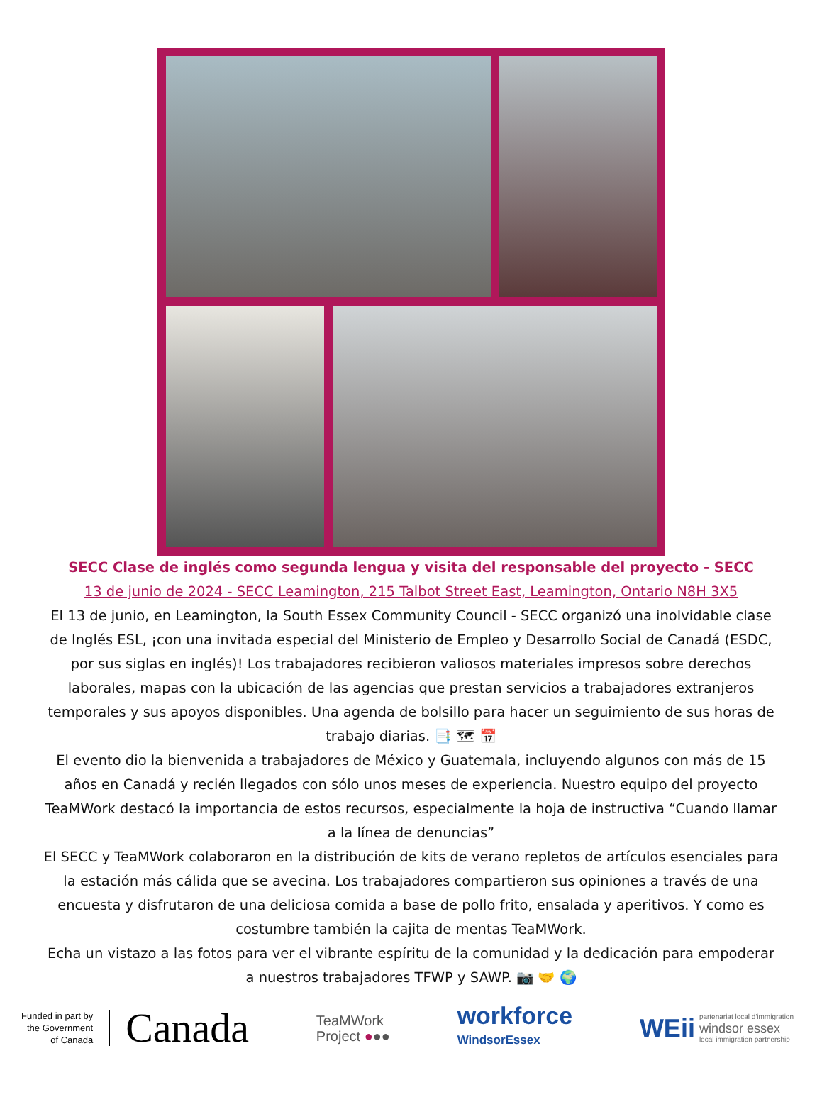SECC Clase de inglés como segunda lengua y visita del responsable del proyecto - SECC
13 de junio de 2024 - SECC Leamington, 215 Talbot Street East, Leamington, Ontario N8H 3X5
El 13 de junio, en Leamington, la South Essex Community Council - SECC organizó una inolvidable clase de Inglés ESL, ¡con una invitada especial del Ministerio de Empleo y Desarrollo Social de Canadá (ESDC, por sus siglas en inglés)! Los trabajadores recibieron valiosos materiales impresos sobre derechos laborales, mapas con la ubicación de las agencias que prestan servicios a trabajadores extranjeros temporales y sus apoyos disponibles. Una agenda de bolsillo para hacer un seguimiento de sus horas de trabajo diarias. 📑 🗺 📅
El evento dio la bienvenida a trabajadores de México y Guatemala, incluyendo algunos con más de 15 años en Canadá y recién llegados con sólo unos meses de experiencia. Nuestro equipo del proyecto TeaMWork destacó la importancia de estos recursos, especialmente la hoja de instructiva “Cuando llamar a la línea de denuncias”
El SECC y TeaMWork colaboraron en la distribución de kits de verano repletos de artículos esenciales para la estación más cálida que se avecina. Los trabajadores compartieron sus opiniones a través de una encuesta y disfrutaron de una deliciosa comida a base de pollo frito, ensalada y aperitivos. Y como es costumbre también la cajita de mentas TeaMWork.
Echa un vistazo a las fotos para ver el vibrante espíritu de la comunidad y la dedicación para empoderar a nuestros trabajadores TFWP y SAWP. 📷 🤝 🌍
Funded in part by
the Government
of Canada
Canada
TeaMWork
Project ●●●
workforce
WindsorEssex
WEii
partenariat local d'immigration
windsor essex
local immigration partnership